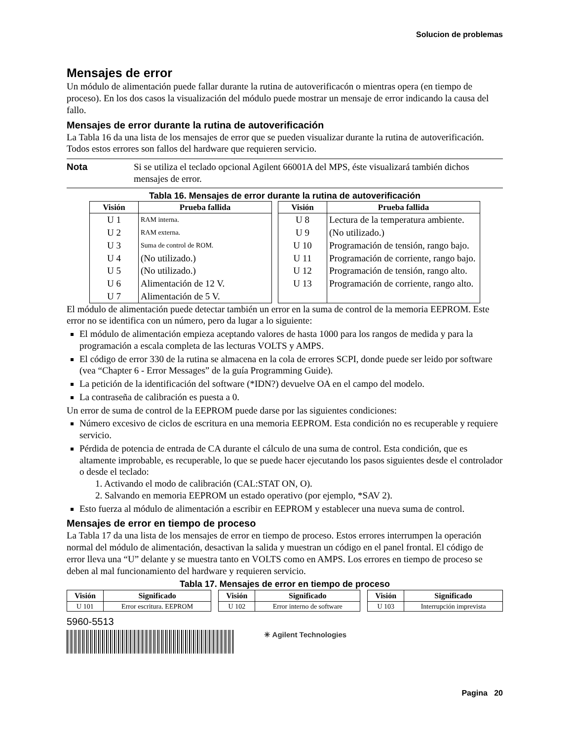Solucion de problemas
Mensajes de error
Un módulo de alimentación puede fallar durante la rutina de autoverificacón o mientras opera (en tiempo de proceso). En los dos casos la visualización del módulo puede mostrar un mensaje de error indicando la causa del fallo.
Mensajes de error durante la rutina de autoverificación
La Tabla 16 da una lista de los mensajes de error que se pueden visualizar durante la rutina de autoverificación. Todos estos errores son fallos del hardware que requieren servicio.
Nota Si se utiliza el teclado opcional Agilent 66001A del MPS, éste visualizará también dichos mensajes de error.
Tabla 16. Mensajes de error durante la rutina de autoverificación
| Visión | Prueba fallida |
| --- | --- |
| U 1 | RAM interna. |
| U 2 | RAM externa. |
| U 3 | Suma de control de ROM. |
| U 4 | (No utilizado.) |
| U 5 | (No utilizado.) |
| U 6 | Alimentación de 12 V. |
| U 7 | Alimentación de 5 V. |
| Visión | Prueba fallida |
| --- | --- |
| U 8 | Lectura de la temperatura ambiente. |
| U 9 | (No utilizado.) |
| U 10 | Programación de tensión, rango bajo. |
| U 11 | Programación de corriente, rango bajo. |
| U 12 | Programación de tensión, rango alto. |
| U 13 | Programación de corriente, rango alto. |
El módulo de alimentación puede detectar también un error en la suma de control de la memoria EEPROM. Este error no se identifica con un número, pero da lugar a lo siguiente:
El módulo de alimentación empieza aceptando valores de hasta 1000 para los rangos de medida y para la programación a escala completa de las lecturas VOLTS y AMPS.
El código de error 330 de la rutina se almacena en la cola de errores SCPI, donde puede ser leido por software (vea “Chapter 6 - Error Messages” de la guía Programming Guide).
La petición de la identificación del software (*IDN?) devuelve OA en el campo del modelo.
La contraseña de calibración es puesta a 0.
Un error de suma de control de la EEPROM puede darse por las siguientes condiciones:
Número excesivo de ciclos de escritura en una memoria EEPROM. Esta condición no es recuperable y requiere servicio.
Pérdida de potencia de entrada de CA durante el cálculo de una suma de control. Esta condición, que es altamente improbable, es recuperable, lo que se puede hacer ejecutando los pasos siguientes desde el controlador o desde el teclado:
1. Activando el modo de calibración (CAL:STAT ON, O).
2. Salvando en memoria EEPROM un estado operativo (por ejemplo, *SAV 2).
Esto fuerza al módulo de alimentación a escribir en EEPROM y establecer una nueva suma de control.
Mensajes de error en tiempo de proceso
La Tabla 17 da una lista de los mensajes de error en tiempo de proceso. Estos errores interrumpen la operación normal del módulo de alimentación, desactivan la salida y muestran un código en el panel frontal. El código de error lleva una “U” delante y se muestra tanto en VOLTS como en AMPS. Los errores en tiempo de proceso se deben al mal funcionamiento del hardware y requieren servicio.
Tabla 17. Mensajes de error en tiempo de proceso
| Visión | Significado | | Visión | Significado | | Visión | Significado |
| U 101 | Error escritura. EEPROM | | U 102 | Error interno de software | | U 103 | Interrupción imprevista |
5960-5513
✳ Agilent Technologies
Pagina 20